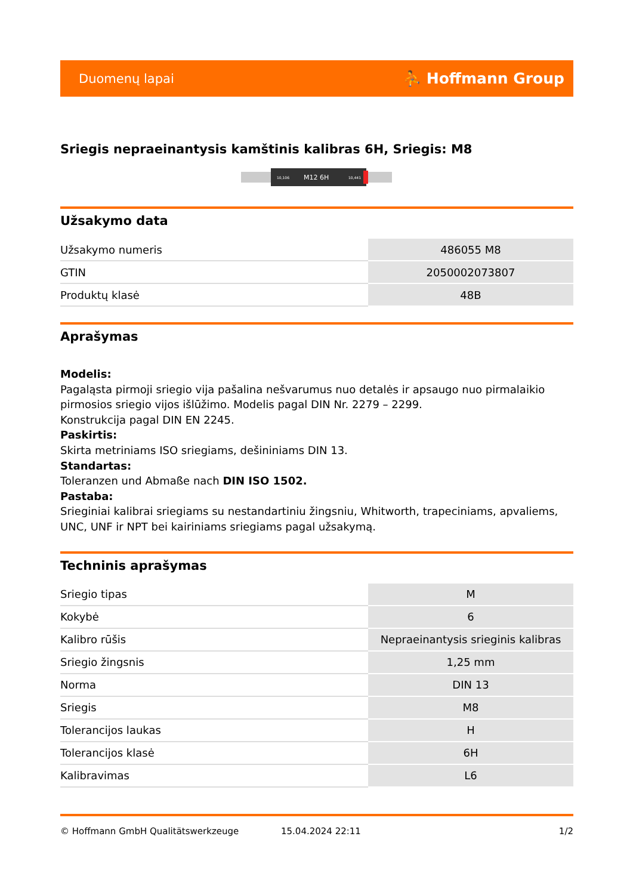Duomenų lapai ⛹ Hoffmann Group
Sriegis nepraeinantysis kamštinis kalibras 6H, Sriegis: M8
10,106
M12 6H
10,441
Užsakymo data
| Užsakymo numeris | 486055 M8 |
| GTIN | 2050002073807 |
| Produktų klasė | 48B |
Aprašymas
Modelis:
Pagaląsta pirmoji sriegio vija pašalina nešvarumus nuo detalės ir apsaugo nuo pirmalaikio pirmosios sriegio vijos išlūžimo. Modelis pagal DIN Nr. 2279 – 2299.
Konstrukcija pagal DIN EN 2245.
Paskirtis:
Skirta metriniams ISO sriegiams, dešininiams DIN 13.
Standartas:
Toleranzen und Abmaße nach DIN ISO 1502.
Pastaba:
Srieginiai kalibrai sriegiams su nestandartiniu žingsniu, Whitworth, trapeciniams, apvaliems, UNC, UNF ir NPT bei kairiniams sriegiams pagal užsakymą.
Techninis aprašymas
| Sriegio tipas | M |
| Kokybė | 6 |
| Kalibro rūšis | Nepraeinantysis srieginis kalibras |
| Sriegio žingsnis | 1,25 mm |
| Norma | DIN 13 |
| Sriegis | M8 |
| Tolerancijos laukas | H |
| Tolerancijos klasė | 6H |
| Kalibravimas | L6 |
© Hoffmann GmbH Qualitätswerkzeuge 15.04.2024 22:11 1/2